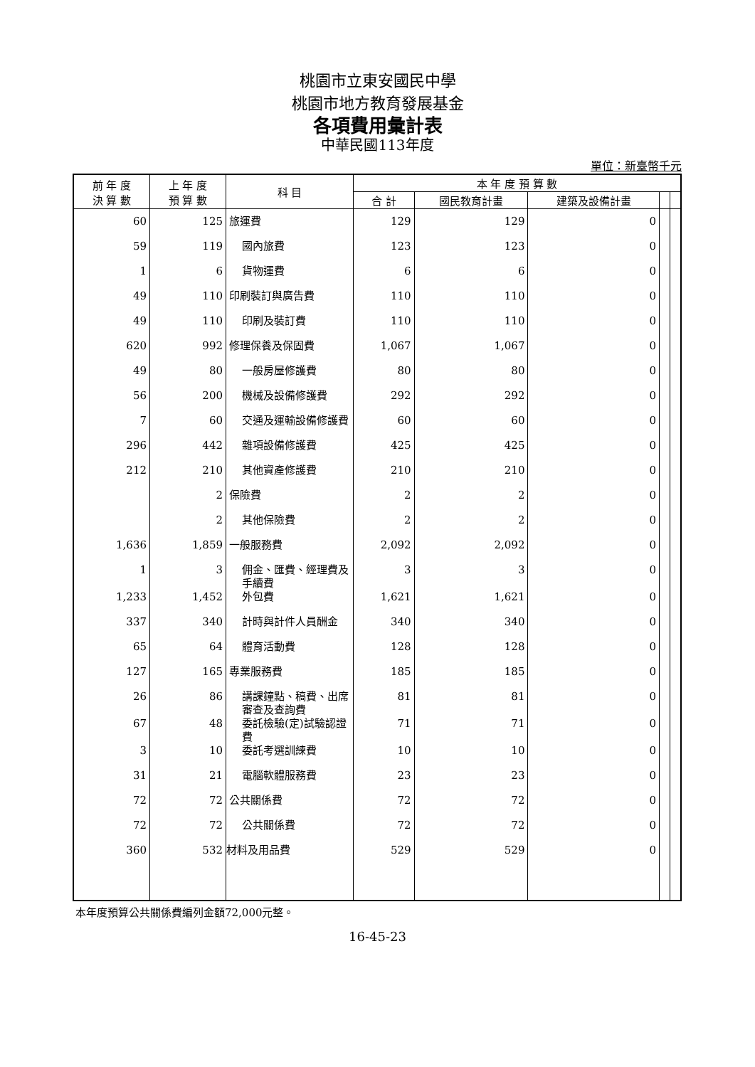桃園市立東安國民中學
桃園市地方教育發展基金
各項費用彙計表
中華民國113年度
單位：新臺幣千元
| 前 年 度 決 算 數 | 上 年 度 預 算 數 | 科 目 | 本 年 度 預 算 數 | | | | |
| --- | --- | --- | --- | --- | --- | --- | --- |
| | | | 合 計 | 國民教育計畫 | 建築及設備計畫 | | |
| 60 | 125 | 旅運費 | 129 | 129 | 0 | | |
| 59 | 119 | 國內旅費 | 123 | 123 | 0 | | |
| 1 | 6 | 貨物運費 | 6 | 6 | 0 | | |
| 49 | 110 | 印刷裝訂與廣告費 | 110 | 110 | 0 | | |
| 49 | 110 | 印刷及裝訂費 | 110 | 110 | 0 | | |
| 620 | 992 | 修理保養及保固費 | 1,067 | 1,067 | 0 | | |
| 49 | 80 | 一般房屋修護費 | 80 | 80 | 0 | | |
| 56 | 200 | 機械及設備修護費 | 292 | 292 | 0 | | |
| 7 | 60 | 交通及運輸設備修護費 | 60 | 60 | 0 | | |
| 296 | 442 | 雜項設備修護費 | 425 | 425 | 0 | | |
| 212 | 210 | 其他資產修護費 | 210 | 210 | 0 | | |
| | 2 | 保險費 | 2 | 2 | 0 | | |
| | 2 | 其他保險費 | 2 | 2 | 0 | | |
| 1,636 | 1,859 | 一般服務費 | 2,092 | 2,092 | 0 | | |
| 1 | 3 | 佣金、匯費、經理費及手續費 | 3 | 3 | 0 | | |
| 1,233 | 1,452 | 外包費 | 1,621 | 1,621 | 0 | | |
| 337 | 340 | 計時與計件人員酬金 | 340 | 340 | 0 | | |
| 65 | 64 | 體育活動費 | 128 | 128 | 0 | | |
| 127 | 165 | 專業服務費 | 185 | 185 | 0 | | |
| 26 | 86 | 講課鐘點、稿費、出席審查及查詢費 | 81 | 81 | 0 | | |
| 67 | 48 | 委託檢驗(定)試驗認證費 | 71 | 71 | 0 | | |
| 3 | 10 | 委託考選訓練費 | 10 | 10 | 0 | | |
| 31 | 21 | 電腦軟體服務費 | 23 | 23 | 0 | | |
| 72 | 72 | 公共關係費 | 72 | 72 | 0 | | |
| 72 | 72 | 公共關係費 | 72 | 72 | 0 | | |
| 360 | 532 | 材料及用品費 | 529 | 529 | 0 | | |
本年度預算公共關係費編列金額72,000元整。
16-45-23